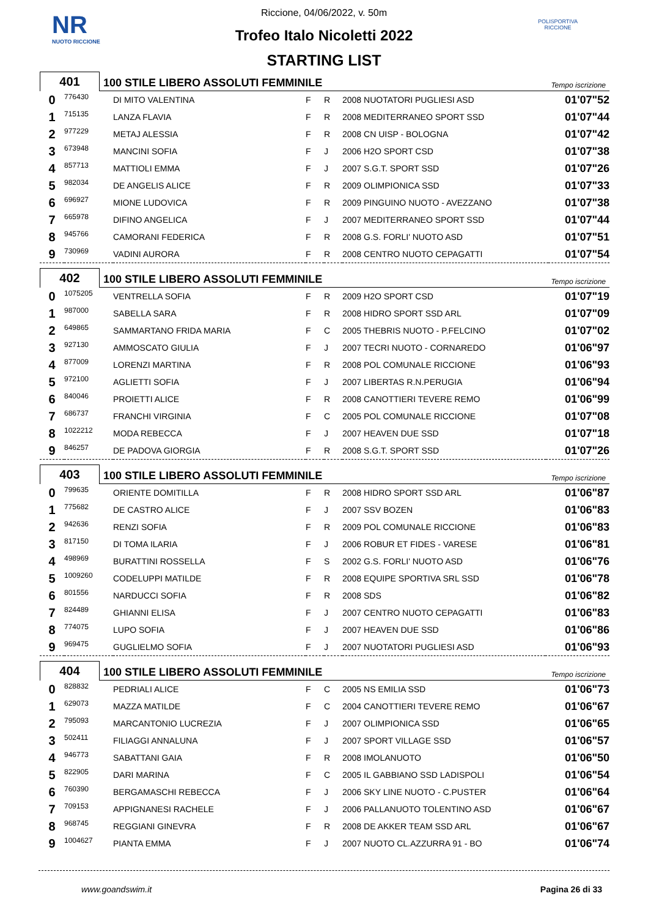NR
NUOTO RICCIONE
POLISPORTIVA RICCIONE
Riccione, 04/06/2022, v. 50m
Trofeo Italo Nicoletti 2022
STARTING LIST
401
100 STILE LIBERO ASSOLUTI FEMMINILE Tempo iscrizione
| 0 | 776430 | DI MITO VALENTINA | F | R | 2008 NUOTATORI PUGLIESI ASD | 01'07"52 |
| 1 | 715135 | LANZA FLAVIA | F | R | 2008 MEDITERRANEO SPORT SSD | 01'07"44 |
| 2 | 977229 | METAJ ALESSIA | F | R | 2008 CN UISP - BOLOGNA | 01'07"42 |
| 3 | 673948 | MANCINI SOFIA | F | J | 2006 H2O SPORT CSD | 01'07"38 |
| 4 | 857713 | MATTIOLI EMMA | F | J | 2007 S.G.T. SPORT SSD | 01'07"26 |
| 5 | 982034 | DE ANGELIS ALICE | F | R | 2009 OLIMPIONICA SSD | 01'07"33 |
| 6 | 696927 | MIONE LUDOVICA | F | R | 2009 PINGUINO NUOTO - AVEZZANO | 01'07"38 |
| 7 | 665978 | DIFINO ANGELICA | F | J | 2007 MEDITERRANEO SPORT SSD | 01'07"44 |
| 8 | 945766 | CAMORANI FEDERICA | F | R | 2008 G.S. FORLI' NUOTO ASD | 01'07"51 |
| 9 | 730969 | VADINI AURORA | F | R | 2008 CENTRO NUOTO CEPAGATTI | 01'07"54 |
402
100 STILE LIBERO ASSOLUTI FEMMINILE Tempo iscrizione
| 0 | 1075205 | VENTRELLA SOFIA | F | R | 2009 H2O SPORT CSD | 01'07"19 |
| 1 | 987000 | SABELLA SARA | F | R | 2008 HIDRO SPORT SSD ARL | 01'07"09 |
| 2 | 649865 | SAMMARTANO FRIDA MARIA | F | C | 2005 THEBRIS NUOTO - P.FELCINO | 01'07"02 |
| 3 | 927130 | AMMOSCATO GIULIA | F | J | 2007 TECRI NUOTO - CORNAREDO | 01'06"97 |
| 4 | 877009 | LORENZI MARTINA | F | R | 2008 POL COMUNALE RICCIONE | 01'06"93 |
| 5 | 972100 | AGLIETTI SOFIA | F | J | 2007 LIBERTAS R.N.PERUGIA | 01'06"94 |
| 6 | 840046 | PROIETTI ALICE | F | R | 2008 CANOTTIERI TEVERE REMO | 01'06"99 |
| 7 | 686737 | FRANCHI VIRGINIA | F | C | 2005 POL COMUNALE RICCIONE | 01'07"08 |
| 8 | 1022212 | MODA REBECCA | F | J | 2007 HEAVEN DUE SSD | 01'07"18 |
| 9 | 846257 | DE PADOVA GIORGIA | F | R | 2008 S.G.T. SPORT SSD | 01'07"26 |
403
100 STILE LIBERO ASSOLUTI FEMMINILE Tempo iscrizione
| 0 | 799635 | ORIENTE DOMITILLA | F | R | 2008 HIDRO SPORT SSD ARL | 01'06"87 |
| 1 | 775682 | DE CASTRO ALICE | F | J | 2007 SSV BOZEN | 01'06"83 |
| 2 | 942636 | RENZI SOFIA | F | R | 2009 POL COMUNALE RICCIONE | 01'06"83 |
| 3 | 817150 | DI TOMA ILARIA | F | J | 2006 ROBUR ET FIDES - VARESE | 01'06"81 |
| 4 | 498969 | BURATTINI ROSSELLA | F | S | 2002 G.S. FORLI' NUOTO ASD | 01'06"76 |
| 5 | 1009260 | CODELUPPI MATILDE | F | R | 2008 EQUIPE SPORTIVA SRL SSD | 01'06"78 |
| 6 | 801556 | NARDUCCI SOFIA | F | R | 2008 SDS | 01'06"82 |
| 7 | 824489 | GHIANNI ELISA | F | J | 2007 CENTRO NUOTO CEPAGATTI | 01'06"83 |
| 8 | 774075 | LUPO SOFIA | F | J | 2007 HEAVEN DUE SSD | 01'06"86 |
| 9 | 969475 | GUGLIELMO SOFIA | F | J | 2007 NUOTATORI PUGLIESI ASD | 01'06"93 |
404
100 STILE LIBERO ASSOLUTI FEMMINILE Tempo iscrizione
| 0 | 828832 | PEDRIALI ALICE | F | C | 2005 NS EMILIA SSD | 01'06"73 |
| 1 | 629073 | MAZZA MATILDE | F | C | 2004 CANOTTIERI TEVERE REMO | 01'06"67 |
| 2 | 795093 | MARCANTONIO LUCREZIA | F | J | 2007 OLIMPIONICA SSD | 01'06"65 |
| 3 | 502411 | FILIAGGI ANNALUNA | F | J | 2007 SPORT VILLAGE SSD | 01'06"57 |
| 4 | 946773 | SABATTANI GAIA | F | R | 2008 IMOLANUOTO | 01'06"50 |
| 5 | 822905 | DARI MARINA | F | C | 2005 IL GABBIANO SSD LADISPOLI | 01'06"54 |
| 6 | 760390 | BERGAMASCHI REBECCA | F | J | 2006 SKY LINE NUOTO - C.PUSTER | 01'06"64 |
| 7 | 709153 | APPIGNANESI RACHELE | F | J | 2006 PALLANUOTO TOLENTINO ASD | 01'06"67 |
| 8 | 968745 | REGGIANI GINEVRA | F | R | 2008 DE AKKER TEAM SSD ARL | 01'06"67 |
| 9 | 1004627 | PIANTA EMMA | F | J | 2007 NUOTO CL.AZZURRA 91 - BO | 01'06"74 |
www.goandswim.it Pagina 26 di 33